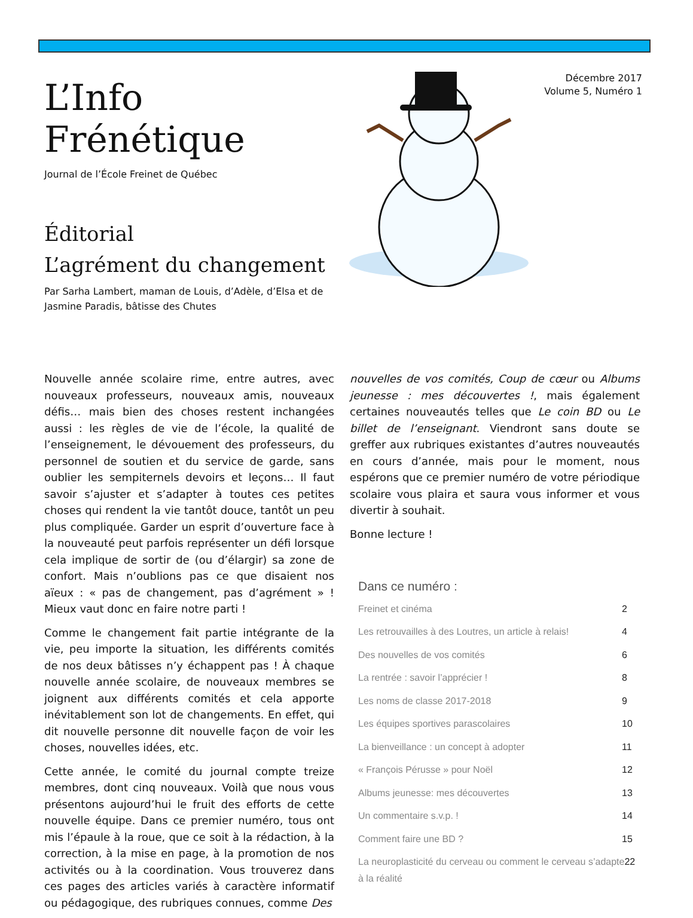L’Info Frénétique
Journal de l’École Freinet de Québec
Éditorial
L’agrément du changement
Par Sarha Lambert, maman de Louis, d’Adèle, d’Elsa et de Jasmine Paradis, bâtisse des Chutes
Décembre 2017
Volume 5, Numéro 1
Nouvelle année scolaire rime, entre autres, avec nouveaux professeurs, nouveaux amis, nouveaux défis… mais bien des choses restent inchangées aussi : les règles de vie de l’école, la qualité de l’enseignement, le dévouement des professeurs, du personnel de soutien et du service de garde, sans oublier les sempiternels devoirs et leçons… Il faut savoir s’ajuster et s’adapter à toutes ces petites choses qui rendent la vie tantôt douce, tantôt un peu plus compliquée. Garder un esprit d’ouverture face à la nouveauté peut parfois représenter un défi lorsque cela implique de sortir de (ou d’élargir) sa zone de confort. Mais n’oublions pas ce que disaient nos aïeux : « pas de changement, pas d’agrément » ! Mieux vaut donc en faire notre parti !
Comme le changement fait partie intégrante de la vie, peu importe la situation, les différents comités de nos deux bâtisses n’y échappent pas ! À chaque nouvelle année scolaire, de nouveaux membres se joignent aux différents comités et cela apporte inévitablement son lot de changements. En effet, qui dit nouvelle personne dit nouvelle façon de voir les choses, nouvelles idées, etc.
Cette année, le comité du journal compte treize membres, dont cinq nouveaux. Voilà que nous vous présentons aujourd’hui le fruit des efforts de cette nouvelle équipe. Dans ce premier numéro, tous ont mis l’épaule à la roue, que ce soit à la rédaction, à la correction, à la mise en page, à la promotion de nos activités ou à la coordination. Vous trouverez dans ces pages des articles variés à caractère informatif ou pédagogique, des rubriques connues, comme Des
nouvelles de vos comités, Coup de cœur ou Albums jeunesse : mes découvertes !, mais également certaines nouveautés telles que Le coin BD ou Le billet de l’enseignant. Viendront sans doute se greffer aux rubriques existantes d’autres nouveautés en cours d’année, mais pour le moment, nous espérons que ce premier numéro de votre périodique scolaire vous plaira et saura vous informer et vous divertir à souhait.
Bonne lecture !
Dans ce numéro :
Freinet et cinéma 2
Les retrouvailles à des Loutres, un article à relais! 4
Des nouvelles de vos comités 6
La rentrée : savoir l’apprécier ! 8
Les noms de classe 2017-2018 9
Les équipes sportives parascolaires 10
La bienveillance : un concept à adopter 11
« François Pérusse » pour Noël 12
Albums jeunesse: mes découvertes 13
Un commentaire s.v.p. ! 14
Comment faire une BD ? 15
La neuroplasticité du cerveau ou comment le cerveau s’adapte à la réalité 22